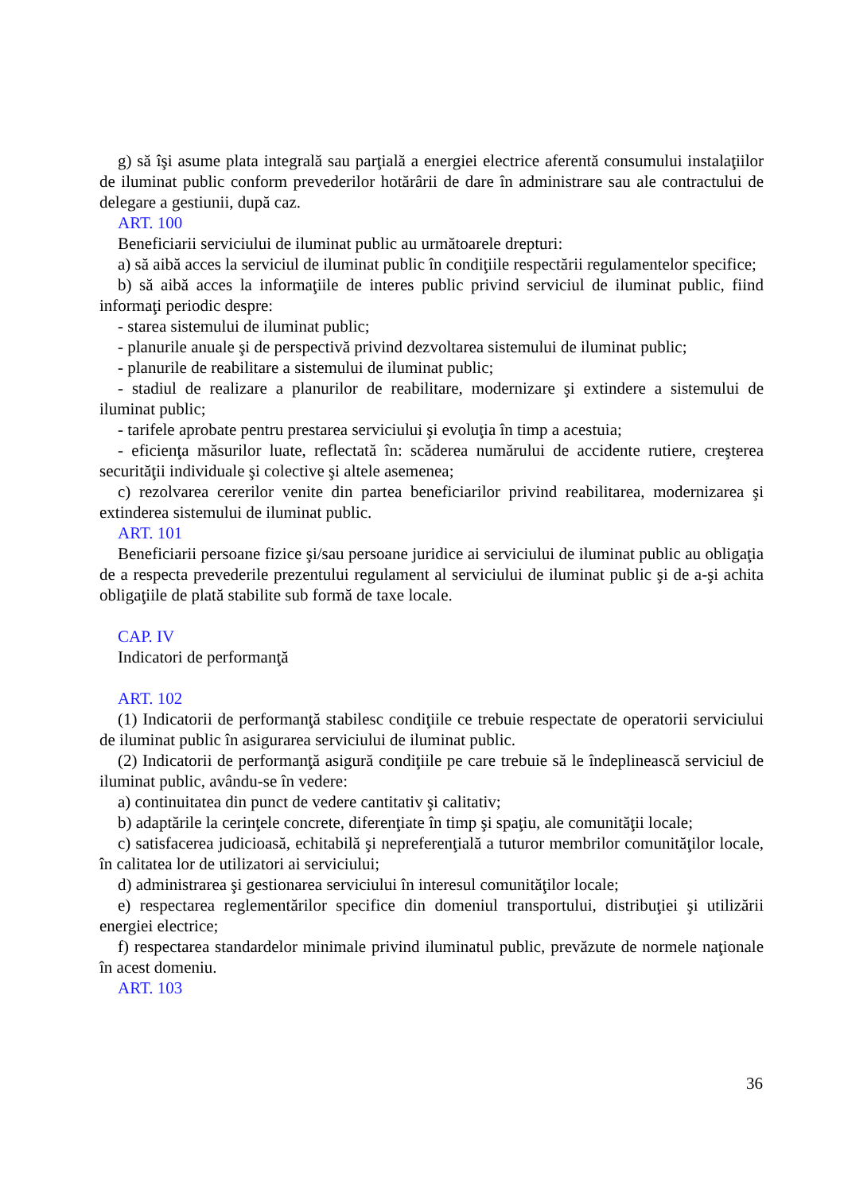g) să îşi asume plata integrală sau parţială a energiei electrice aferentă consumului instalaţiilor de iluminat public conform prevederilor hotărârii de dare în administrare sau ale contractului de delegare a gestiunii, după caz.
ART. 100
Beneficiarii serviciului de iluminat public au următoarele drepturi:
a) să aibă acces la serviciul de iluminat public în condiţiile respectării regulamentelor specifice;
b) să aibă acces la informaţiile de interes public privind serviciul de iluminat public, fiind informaţi periodic despre:
- starea sistemului de iluminat public;
- planurile anuale şi de perspectivă privind dezvoltarea sistemului de iluminat public;
- planurile de reabilitare a sistemului de iluminat public;
- stadiul de realizare a planurilor de reabilitare, modernizare şi extindere a sistemului de iluminat public;
- tarifele aprobate pentru prestarea serviciului şi evoluţia în timp a acestuia;
- eficienţa măsurilor luate, reflectată în: scăderea numărului de accidente rutiere, creşterea securităţii individuale şi colective şi altele asemenea;
c) rezolvarea cererilor venite din partea beneficiarilor privind reabilitarea, modernizarea şi extinderea sistemului de iluminat public.
ART. 101
Beneficiarii persoane fizice şi/sau persoane juridice ai serviciului de iluminat public au obligaţia de a respecta prevederile prezentului regulament al serviciului de iluminat public şi de a-şi achita obligaţiile de plată stabilite sub formă de taxe locale.
CAP. IV
Indicatori de performanţă
ART. 102
(1) Indicatorii de performanţă stabilesc condiţiile ce trebuie respectate de operatorii serviciului de iluminat public în asigurarea serviciului de iluminat public.
(2) Indicatorii de performanţă asigură condiţiile pe care trebuie să le îndeplinească serviciul de iluminat public, avându-se în vedere:
a) continuitatea din punct de vedere cantitativ şi calitativ;
b) adaptările la cerinţele concrete, diferenţiate în timp şi spaţiu, ale comunităţii locale;
c) satisfacerea judicioasă, echitabilă şi nepreferenţială a tuturor membrilor comunităţilor locale, în calitatea lor de utilizatori ai serviciului;
d) administrarea şi gestionarea serviciului în interesul comunităţilor locale;
e) respectarea reglementărilor specifice din domeniul transportului, distribuţiei şi utilizării energiei electrice;
f) respectarea standardelor minimale privind iluminatul public, prevăzute de normele naţionale în acest domeniu.
ART. 103
36